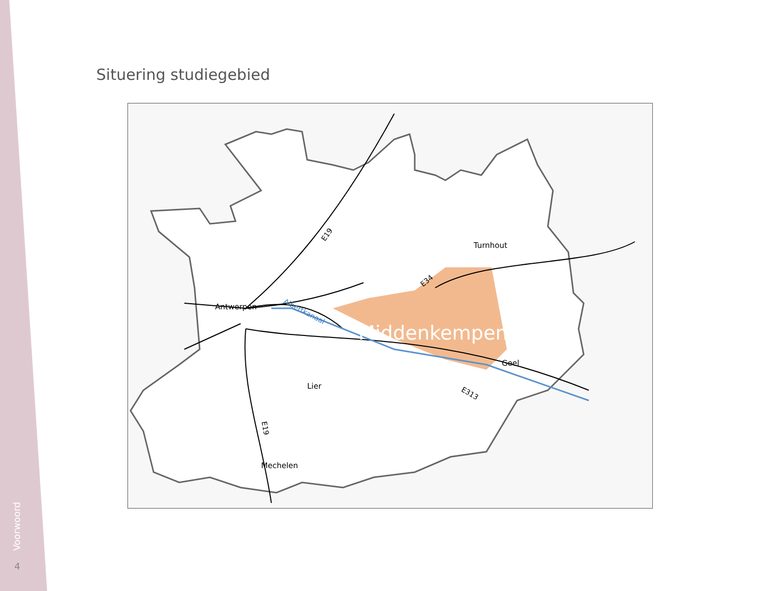Situering studiegebied
Antwerpen
Turnhout
Middenkempen
Geel
Lier
Mechelen
Albertkanaal
E19
E34
E313
E19
Voorwoord
4